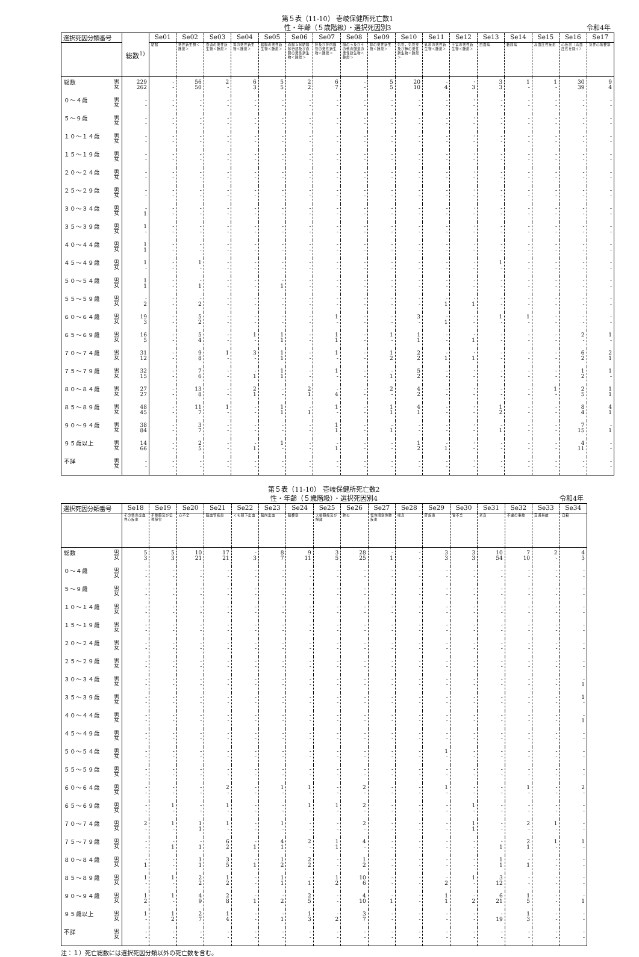第５表（11-10） 壱岐保健所死亡数1
性・年齢（５歳階級）・選択死因別3 令和4年
| 選択死因分類番号 | 総数<sup>1)</sup> | Se01 | Se02 | Se03 | Se04 | Se05 | Se06 | Se07 | Se08 | Se09 | Se10 | Se11 | Se12 | Se13 | Se14 | Se15 | Se16 | Se17 |
| --- | --- | --- | --- | --- | --- | --- | --- | --- | --- | --- | --- | --- | --- | --- | --- | --- | --- | --- |
| | | 結核 | 悪性新生物＜腫瘍＞ | 食道の悪性新生物＜腫瘍＞ | 胃の悪性新生物＜腫瘍＞ | 結腸の悪性新生物＜腫瘍＞ | 直腸Ｓ状結腸移行部及び直腸の悪性新生物＜腫瘍＞ | 肝及び肝内胆管の悪性新生物＜腫瘍＞ | 胆のう及びその他の胆道の悪性新生物＜腫瘍＞ | 膵の悪性新生物＜腫瘍＞ | 気管，気管支及び肺の悪性新生物＜腫瘍＞ | 乳房の悪性新生物＜腫瘍＞ | 子宮の悪性新生物＜腫瘍＞ | 白血病 | 糖尿病 | 高血圧性疾患 | 心疾患（高血圧性を除く） | 急性心筋梗塞 |
| 総数 男 女 | 229 262 | - - | 56 50 | 2 - | 6 3 | 5 5 | 2 2 | 6 7 | - - | 5 5 | 20 10 | - 4 | · 3 | 3 3 | 1 - | 1 - | 30 39 | 9 4 |
| ０～４歳 男 女 | - - | - - | - - | - - | - - | - - | - - | - - | - - | - - | - - | - - | · - | - - | - - | - - | - - | - - |
| ５～９歳 男 女 | - - | - - | - - | - - | - - | - - | - - | - - | - - | - - | - - | - - | · - | - - | - - | - - | - - | - - |
| １０～１４歳 男 女 | - - | - - | - - | - - | - - | - - | - - | - - | - - | - - | - - | - - | · - | - - | - - | - - | - - | - - |
| １５～１９歳 男 女 | - - | - - | - - | - - | - - | - - | - - | - - | - - | - - | - - | - - | · - | - - | - - | - - | - - | - - |
| ２０～２４歳 男 女 | - - | - - | - - | - - | - - | - - | - - | - - | - - | - - | - - | - - | · - | - - | - - | - - | - - | - - |
| ２５～２９歳 男 女 | - - | - - | - - | - - | - - | - - | - - | - - | - - | - - | - - | - - | · - | - - | - - | - - | - - | - - |
| ３０～３４歳 男 女 | - 1 | - - | - - | - - | - - | - - | - - | - - | - - | - - | - - | - - | · - | - - | - - | - - | - - | - - |
| ３５～３９歳 男 女 | 1 - | - - | - - | - - | - - | - - | - - | - - | - - | - - | - - | - - | · - | - - | - - | - - | - - | - - |
| ４０～４４歳 男 女 | 1 1 | - - | - - | - - | - - | - - | - - | - - | - - | - - | - - | - - | · - | - - | - - | - - | - - | - - |
| ４５～４９歳 男 女 | 1 - | - - | 1 - | - - | - - | - - | - - | - - | - - | - - | - - | - - | · - | 1 - | - - | - - | - - | - - |
| ５０～５４歳 男 女 | 1 1 | - - | - 1 | - - | - - | - 1 | - - | - - | - - | - - | - - | - - | · - | - - | - - | - - | - - | - - |
| ５５～５９歳 男 女 | - 2 | - - | - 2 | - - | - - | - - | - - | - - | - - | - - | - - | - 1 | · 1 | - - | - - | - - | - - | - - |
| ６０～６４歳 男 女 | 19 3 | - - | 5 2 | - - | - - | - - | - - | 1 - | - - | - - | 3 - | - 1 | · - | 1 - | 1 - | - - | - - | - - |
| ６５～６９歳 男 女 | 16 5 | - - | 5 4 | - - | 1 - | 1 1 | - - | 1 1 | - - | 1 - | 1 1 | - - | · 1 | - - | - - | - - | 2 - | 1 - |
| ７０～７４歳 男 女 | 31 12 | - - | 9 8 | 1 - | 3 - | 1 1 | - - | 1 - | - - | 1 2 | 2 2 | - 1 | · 1 | - - | - - | - - | 6 2 | 2 1 |
| ７５～７９歳 男 女 | 32 15 | - - | 7 6 | - - | - 1 | 1 1 | - - | 1 - | - - | - 1 | 5 2 | - - | · - | - - | - - | - - | 1 2 | 1 - |
| ８０～８４歳 男 女 | 27 27 | - - | 13 8 | - - | 2 1 | - - | 2 1 | - 4 | - - | 2 - | 4 2 | - - | · - | - - | - - | 1 - | 2 5 | 1 1 |
| ８５～８９歳 男 女 | 48 45 | - - | 11 7 | 1 - | - - | 1 1 | - 1 | 1 - | - - | 1 1 | 4 1 | - - | · - | 1 2 | - - | - - | 8 4 | 4 1 |
| ９０～９４歳 男 女 | 38 84 | - - | 3 7 | - - | - - | - - | - - | 1 1 | - - | - 1 | - - | - - | · - | - 1 | - - | - - | 7 15 | - 1 |
| ９５歳以上 男 女 | 14 66 | - - | 2 5 | - - | - 1 | 1 - | - - | - 1 | - - | - - | 1 2 | - 1 | · - | - - | - - | - - | 4 11 | - - |
| 不詳 男 女 | - - | - - | - - | - - | - - | - - | - - | - - | - - | - - | - - | - - | · - | - - | - - | - - | - - | - - |
第５表（11-10） 壱岐保健所死亡数2
性・年齢（５歳階級）・選択死因別4 令和4年
| 選択死因分類番号 | Se18 | Se19 | Se20 | Se21 | Se22 | Se23 | Se24 | Se25 | Se26 | Se27 | Se28 | Se29 | Se30 | Se31 | Se32 | Se33 | Se34 |
| --- | --- | --- | --- | --- | --- | --- | --- | --- | --- | --- | --- | --- | --- | --- | --- | --- | --- |
| | その他の虚血性心疾患 | 不整脈及び伝導障害 | 心不全 | 脳血管疾患 | くも膜下出血 | 脳内出血 | 脳梗塞 | 大動脈瘤及び解離 | 肺炎 | 慢性閉塞性肺疾患 | 喘息 | 肝疾患 | 腎不全 | 老衰 | 不慮の事故 | 交通事故 | 自殺 |
| 総数 男 女 | 5 3 | 5 3 | 10 21 | 17 21 | - 3 | 8 7 | 9 11 | 3 5 | 28 25 | - 1 | - - | 3 3 | 3 3 | 10 54 | 7 10 | 2 - | 4 3 |
| ０～４歳 男 女 | - - | - - | - - | - - | - - | - - | - - | - - | - - | - - | - - | - - | - - | - - | - - | - - | - - |
| ５～９歳 男 女 | - - | - - | - - | - - | - - | - - | - - | - - | - - | - - | - - | - - | - - | - - | - - | - - | - - |
| １０～１４歳 男 女 | - - | - - | - - | - - | - - | - - | - - | - - | - - | - - | - - | - - | - - | - - | - - | - - | - - |
| １５～１９歳 男 女 | - - | - - | - - | - - | - - | - - | - - | - - | - - | - - | - - | - - | - - | - - | - - | - - | - - |
| ２０～２４歳 男 女 | - - | - - | - - | - - | - - | - - | - - | - - | - - | - - | - - | - - | - - | - - | - - | - - | - - |
| ２５～２９歳 男 女 | - - | - - | - - | - - | - - | - - | - - | - - | - - | - - | - - | - - | - - | - - | - - | - - | - - |
| ３０～３４歳 男 女 | - - | - - | - - | - - | - - | - - | - - | - - | - - | - - | - - | - - | - - | - - | - - | - - | - 1 |
| ３５～３９歳 男 女 | - - | - - | - - | - - | - - | - - | - - | - - | - - | - - | - - | - - | - - | - - | - - | - - | 1 - |
| ４０～４４歳 男 女 | - - | - - | - - | - - | - - | - - | - - | - - | - - | - - | - - | - - | - - | - - | - - | - - | - 1 |
| ４５～４９歳 男 女 | - - | - - | - - | - - | - - | - - | - - | - - | - - | - - | - - | - - | - - | - - | - - | - - | - - |
| ５０～５４歳 男 女 | - - | - - | - - | - - | - - | - - | - - | - - | - - | - - | - - | 1 - | - - | - - | - - | - - | - - |
| ５５～５９歳 男 女 | - - | - - | - - | - - | - - | - - | - - | - - | - - | - - | - - | - - | - - | - - | - - | - - | - - |
| ６０～６４歳 男 女 | - - | - - | - - | 2 - | - - | 1 - | 1 - | - - | 2 - | - - | - - | 1 - | - - | - - | 1 - | - - | 2 - |
| ６５～６９歳 男 女 | - - | 1 - | - - | 1 - | - - | - - | 1 - | 1 - | 2 - | - - | - - | - - | 1 - | - - | - - | - - | - - |
| ７０～７４歳 男 女 | 2 - | 1 - | 1 1 | 1 - | - - | 1 - | - - | - - | 2 - | - - | - - | - - | 1 1 | - - | 2 - | 1 - | - - |
| ７５～７９歳 男 女 | - - | - 1 | - 1 | 6 2 | - 1 | 4 1 | 2 - | 1 1 | 4 - | - - | - - | - - | - - | - 1 | 2 1 | 1 - | 1 - |
| ８０～８４歳 男 女 | - 1 | - - | 1 1 | 3 5 | - 1 | 1 2 | 2 2 | - - | 1 2 | - - | - - | - - | - - | 1 1 | - 1 | - - | - - |
| ８５～８９歳 男 女 | 1 - | 1 - | 2 2 | 1 2 | - - | 1 1 | - 1 | 1 2 | 10 6 | - - | - - | - 2 | 1 - | 3 12 | - - | - - | - - |
| ９０～９４歳 男 女 | 1 2 | 1 - | 4 9 | 2 8 | - 1 | - 2 | 2 5 | - - | 4 10 | - 1 | - - | 1 1 | - 2 | 6 21 | 1 5 | - - | - 1 |
| ９５歳以上 男 女 | 1 - | 1 2 | 2 7 | 1 4 | - - | - 1 | 1 3 | - 2 | 3 7 | - - | - - | - - | - - | - 19 | 1 3 | - - | - - |
| 不詳 男 女 | - - | - - | - - | - - | - - | - - | - - | - - | - - | - - | - - | - - | - - | - - | - - | - - | - - |
注：１）死亡総数には選択死因分類以外の死亡数を含む。